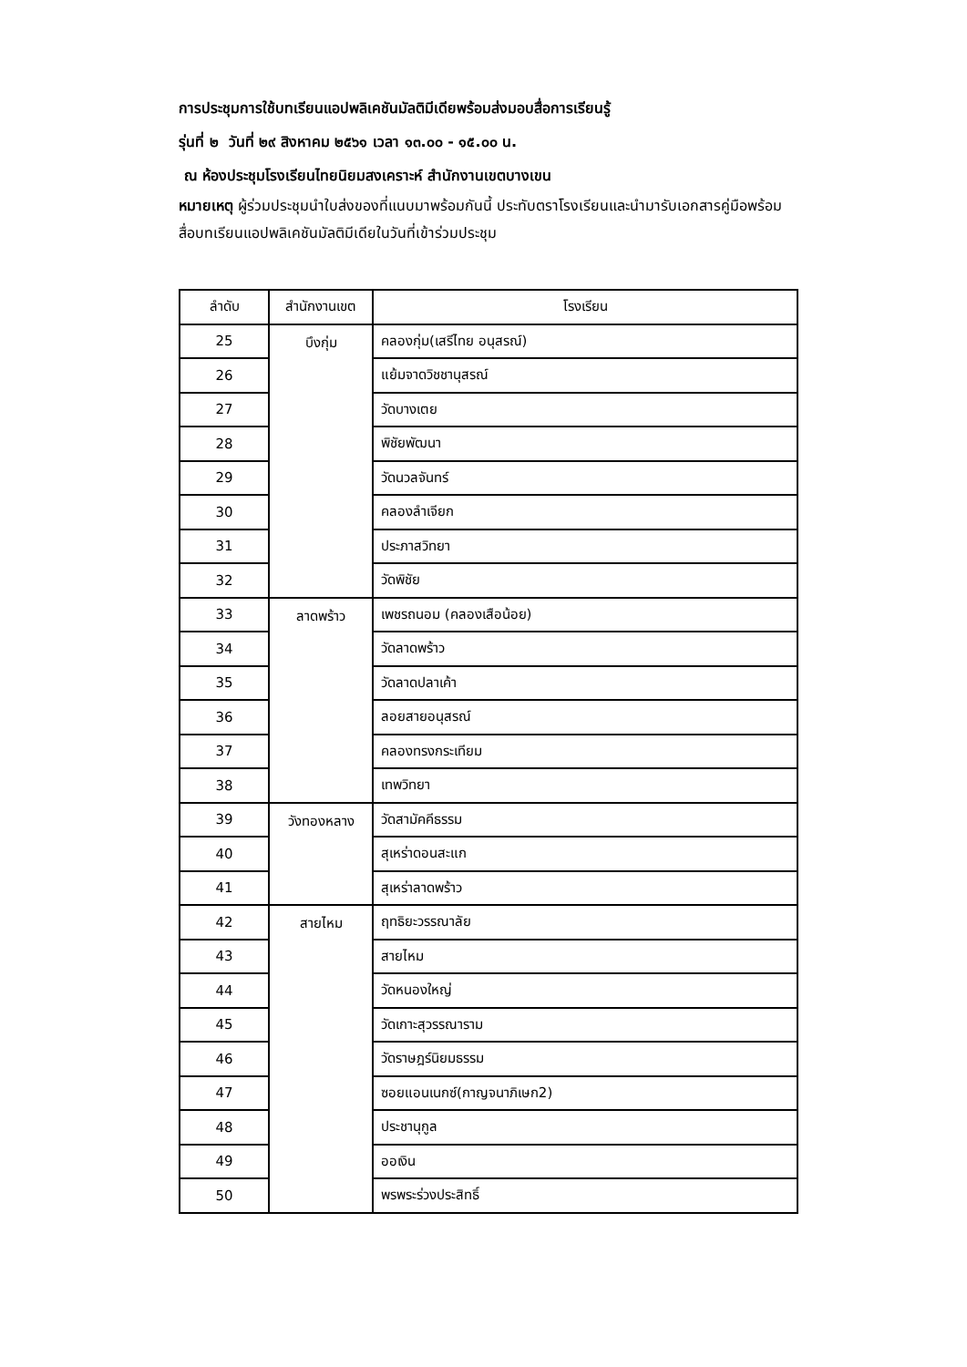การประชุมการใช้บทเรียนแอปพลิเคชันมัลติมีเดียพร้อมส่งมอบสื่อการเรียนรู้
รุ่นที่ ๒ วันที่ ๒๙ สิงหาคม ๒๕๖๑ เวลา ๑๓.๐๐ - ๑๕.๐๐ น.
ณ ห้องประชุมโรงเรียนไทยนิยมสงเคราะห์ สำนักงานเขตบางเขน
หมายเหตุ ผู้ร่วมประชุมนำใบส่งของที่แนบมาพร้อมกันนี้ ประทับตราโรงเรียนและนำมารับเอกสารคู่มือพร้อมสื่อบทเรียนแอปพลิเคชันมัลติมีเดียในวันที่เข้าร่วมประชุม
| ลำดับ | สำนักงานเขต | โรงเรียน |
| --- | --- | --- |
| 25 | บึงกุ่ม | คลองกุ่ม(เสรีไทย อนุสรณ์) |
| 26 | | แย้มจาดวิชชานุสรณ์ |
| 27 | | วัดบางเตย |
| 28 | | พิชัยพัฒนา |
| 29 | | วัดนวลจันทร์ |
| 30 | | คลองลำเจียก |
| 31 | | ประภาสวิทยา |
| 32 | | วัดพิชัย |
| 33 | ลาดพร้าว | เพชรถนอม (คลองเสือน้อย) |
| 34 | | วัดลาดพร้าว |
| 35 | | วัดลาดปลาเค้า |
| 36 | | ลอยสายอนุสรณ์ |
| 37 | | คลองทรงกระเทียม |
| 38 | | เทพวิทยา |
| 39 | วังทองหลาง | วัดสามัคคีธรรม |
| 40 | | สุเหร่าดอนสะแก |
| 41 | | สุเหร่าลาดพร้าว |
| 42 | สายไหม | ฤทธิยะวรรณาลัย |
| 43 | | สายไหม |
| 44 | | วัดหนองใหญ่ |
| 45 | | วัดเกาะสุวรรณาราม |
| 46 | | วัดราษฎร์นิยมธรรม |
| 47 | | ซอยแอนเนกซ์(กาญจนาภิเษก2) |
| 48 | | ประชานุกูล |
| 49 | | ออเงิน |
| 50 | | พรพระร่วงประสิทธิ์ |